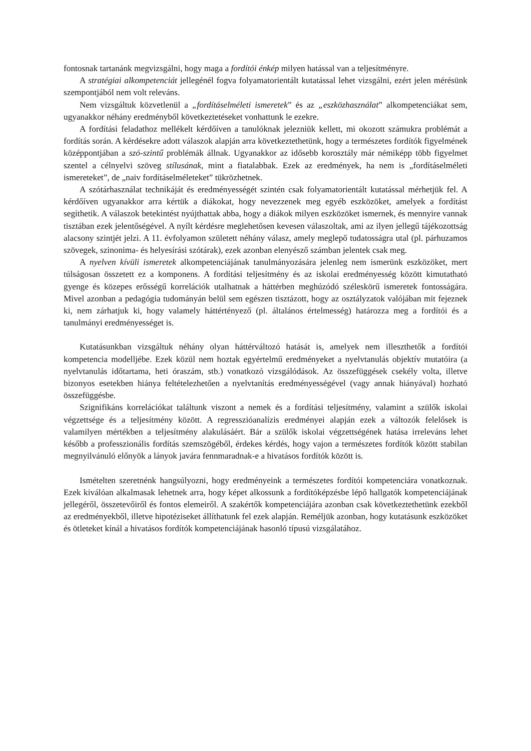fontosnak tartanánk megvizsgálni, hogy maga a fordítói énkép milyen hatással van a teljesítményre.
A stratégiai alkompetenciát jellegénél fogva folyamatorientált kutatással lehet vizsgálni, ezért jelen mérésünk szempontjából nem volt releváns.
Nem vizsgáltuk közvetlenül a „fordításelméleti ismeretek” és az „eszközhasználat” alkompetenciákat sem, ugyanakkor néhány eredményből következtetéseket vonhattunk le ezekre.
A fordítási feladathoz mellékelt kérdőíven a tanulóknak jelezniük kellett, mi okozott számukra problémát a fordítás során. A kérdésekre adott válaszok alapján arra következtethetünk, hogy a természetes fordítók figyelmének középpontjában a szó-szintű problémák állnak. Ugyanakkor az idősebb korosztály már némiképp több figyelmet szentel a célnyelvi szöveg stílusának, mint a fiatalabbak. Ezek az eredmények, ha nem is „fordításelméleti ismereteket”, de „naiv fordításelméleteket” tükrözhetnek.
A szótárhasználat technikáját és eredményességét szintén csak folyamatorientált kutatással mérhetjük fel. A kérdőíven ugyanakkor arra kértük a diákokat, hogy nevezzenek meg egyéb eszközöket, amelyek a fordítást segíthetik. A válaszok betekintést nyújthattak abba, hogy a diákok milyen eszközöket ismernek, és mennyire vannak tisztában ezek jelentőségével. A nyílt kérdésre meglehetősen kevesen válaszoltak, ami az ilyen jellegű tájékozottság alacsony szintjét jelzi. A 11. évfolyamon született néhány válasz, amely meglepő tudatosságra utal (pl. párhuzamos szövegek, szinonima- és helyesírási szótárak), ezek azonban elenyésző számban jelentek csak meg.
A nyelven kívüli ismeretek alkompetenciájának tanulmányozására jelenleg nem ismerünk eszközöket, mert túlságosan összetett ez a komponens. A fordítási teljesítmény és az iskolai eredményesség között kimutatható gyenge és közepes erősségű korrelációk utalhatnak a háttérben meghúzódó széleskörű ismeretek fontosságára. Mivel azonban a pedagógia tudományán belül sem egészen tisztázott, hogy az osztályzatok valójában mit fejeznek ki, nem zárhatjuk ki, hogy valamely háttértényező (pl. általános értelmesség) határozza meg a fordítói és a tanulmányi eredményességet is.
Kutatásunkban vizsgáltuk néhány olyan háttérváltozó hatását is, amelyek nem illeszthetők a fordítói kompetencia modelljébe. Ezek közül nem hoztak egyértelmű eredményeket a nyelvtanulás objektív mutatóira (a nyelvtanulás időtartama, heti óraszám, stb.) vonatkozó vizsgálódások. Az összefüggések csekély volta, illetve bizonyos esetekben hiánya feltételezhetően a nyelvtanítás eredményességével (vagy annak hiányával) hozható összefüggésbe.
Szignifikáns korrelációkat találtunk viszont a nemek és a fordítási teljesítmény, valamint a szülők iskolai végzettsége és a teljesítmény között. A regresszióanalízis eredményei alapján ezek a változók felelősek is valamilyen mértékben a teljesítmény alakulásáért. Bár a szülők iskolai végzettségének hatása irreleváns lehet később a professzionális fordítás szemszögéből, érdekes kérdés, hogy vajon a természetes fordítók között stabilan megnyilvánuló előnyök a lányok javára fennmaradnak-e a hivatásos fordítók között is.
Ismételten szeretnénk hangsúlyozni, hogy eredményeink a természetes fordítói kompetenciára vonatkoznak. Ezek kiválóan alkalmasak lehetnek arra, hogy képet alkossunk a fordítóképzésbe lépő hallgatók kompetenciájának jellegéről, összetevőiről és fontos elemeiről. A szakértők kompetenciájára azonban csak következtethetünk ezekből az eredményekből, illetve hipotéziseket állíthatunk fel ezek alapján. Reméljük azonban, hogy kutatásunk eszközöket és ötleteket kínál a hivatásos fordítók kompetenciájának hasonló típusú vizsgálatához.